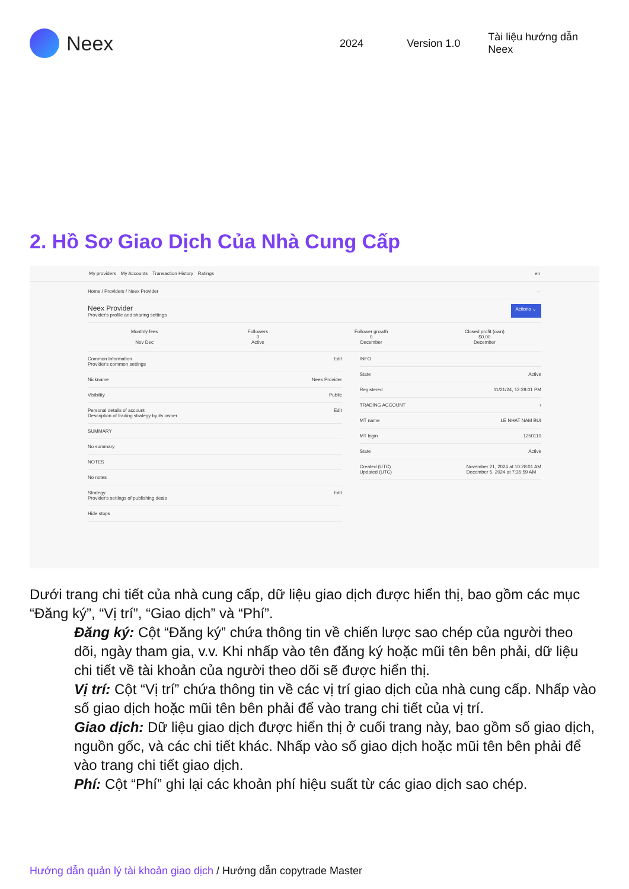Neex
2024 Version 1.0 Tài liệu hướng dẫn Neex
2. Hồ Sơ Giao Dịch Của Nhà Cung Cấp
My providers My Accounts Transaction History Ratings en
Home / Providers / Neex Provider ←
Neex Provider
Provider's profile and sharing settings Actions ⌄
Monthly fees
Nov Dec
Followers
0
Active
Follower growth
0
December
Closed profit (own)
$0.00
December
Common Information
Provider's common settings Edit
Nickname Neex Provider
Visibility Public
Personal details of account
Description of trading strategy by its owner Edit
SUMMARY
No summary
NOTES
No notes
Strategy
Provider's settings of publishing deals Edit
Hide stops
INFO
State Active
Registered 11/21/24, 12:28:01 PM
TRADING ACCOUNT ›
MT name LE NHAT NAM BUI
MT login 1250110
State Active
Created (UTC)
Updated (UTC) November 21, 2024 at 10:28:01 AM
December 5, 2024 at 7:35:59 AM
Dưới trang chi tiết của nhà cung cấp, dữ liệu giao dịch được hiển thị, bao gồm các mục “Đăng ký”, “Vị trí”, “Giao dịch” và “Phí”.
Đăng ký: Cột “Đăng ký” chứa thông tin về chiến lược sao chép của người theo dõi, ngày tham gia, v.v. Khi nhấp vào tên đăng ký hoặc mũi tên bên phải, dữ liệu chi tiết về tài khoản của người theo dõi sẽ được hiển thị.
Vị trí: Cột “Vị trí” chứa thông tin về các vị trí giao dịch của nhà cung cấp. Nhấp vào số giao dịch hoặc mũi tên bên phải để vào trang chi tiết của vị trí.
Giao dịch: Dữ liệu giao dịch được hiển thị ở cuối trang này, bao gồm số giao dịch, nguồn gốc, và các chi tiết khác. Nhấp vào số giao dịch hoặc mũi tên bên phải để vào trang chi tiết giao dịch.
Phí: Cột “Phí” ghi lại các khoản phí hiệu suất từ các giao dịch sao chép.
Hướng dẫn quản lý tài khoản giao dịch / Hướng dẫn copytrade Master